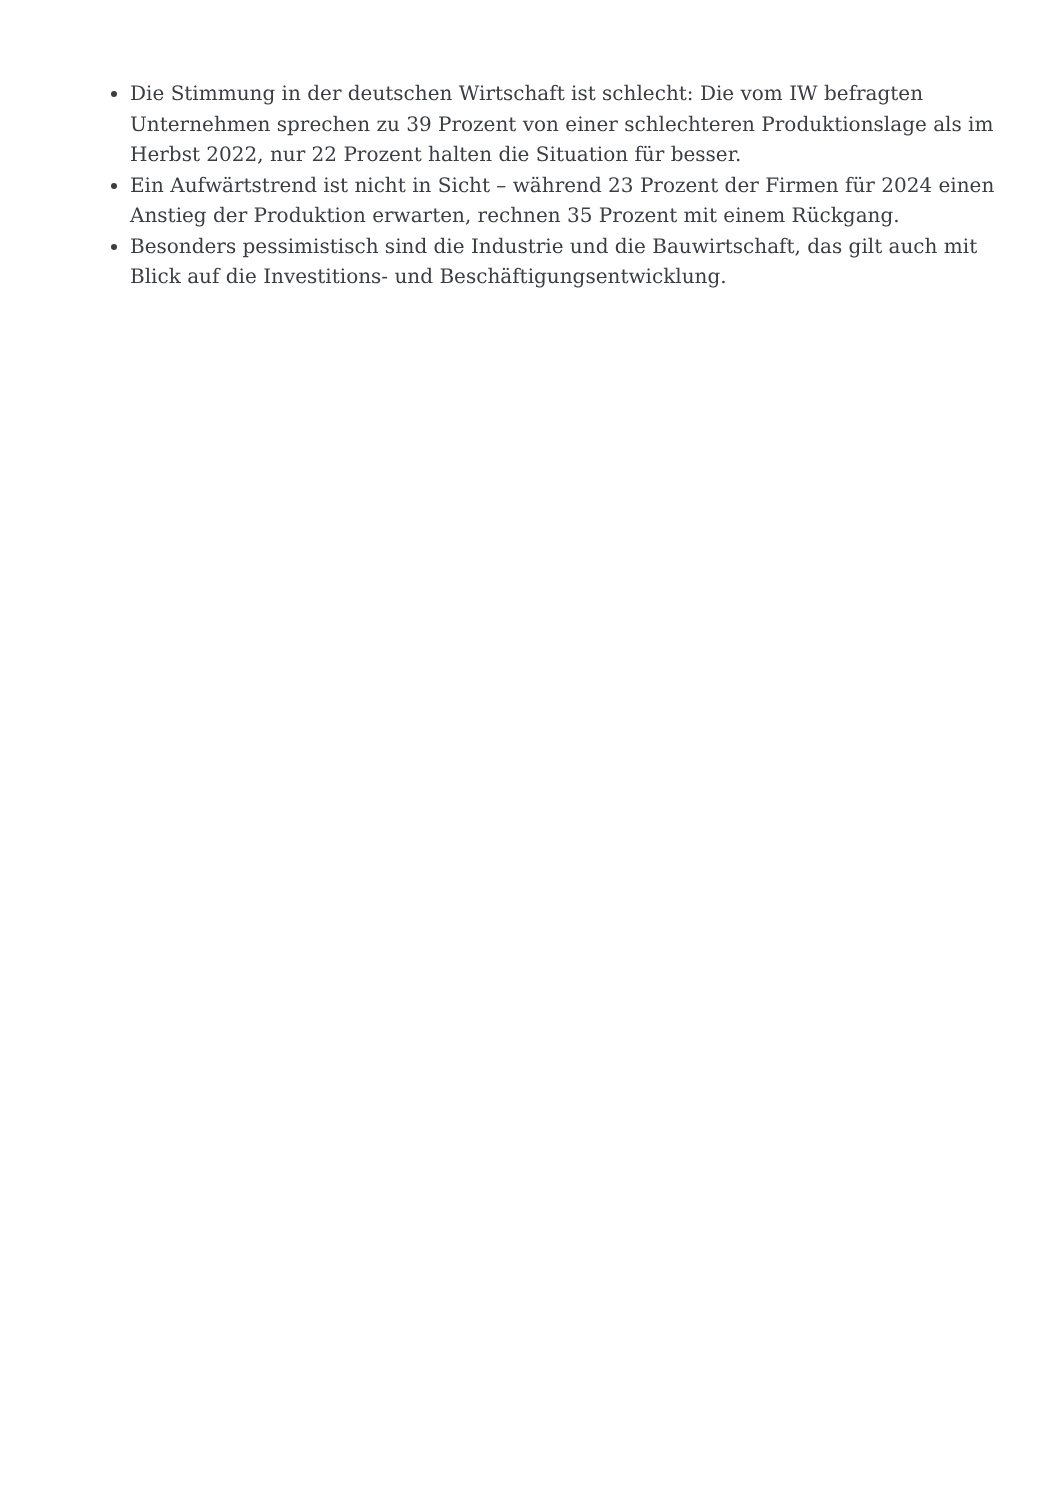Die Stimmung in der deutschen Wirtschaft ist schlecht: Die vom IW befragten Unternehmen sprechen zu 39 Prozent von einer schlechteren Produktionslage als im Herbst 2022, nur 22 Prozent halten die Situation für besser.
Ein Aufwärtstrend ist nicht in Sicht – während 23 Prozent der Firmen für 2024 einen Anstieg der Produktion erwarten, rechnen 35 Prozent mit einem Rückgang.
Besonders pessimistisch sind die Industrie und die Bauwirtschaft, das gilt auch mit Blick auf die Investitions- und Beschäftigungsentwicklung.